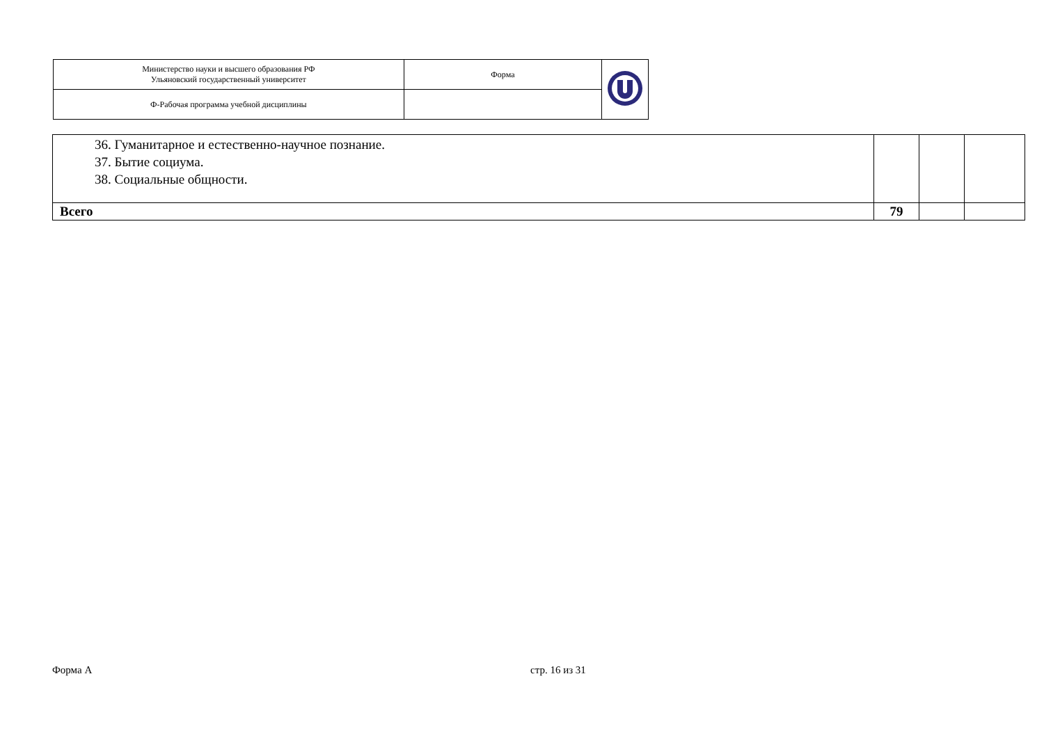| Министерство науки и высшего образования РФ Ульяновский государственный университет | Форма | |
| Ф-Рабочая программа учебной дисциплины | | |
| 36. Гуманитарное и естественно-научное познание. 37. Бытие социума. 38. Социальные общности. | | | |
| Всего | 79 | | |
Форма А стр. 16 из 31